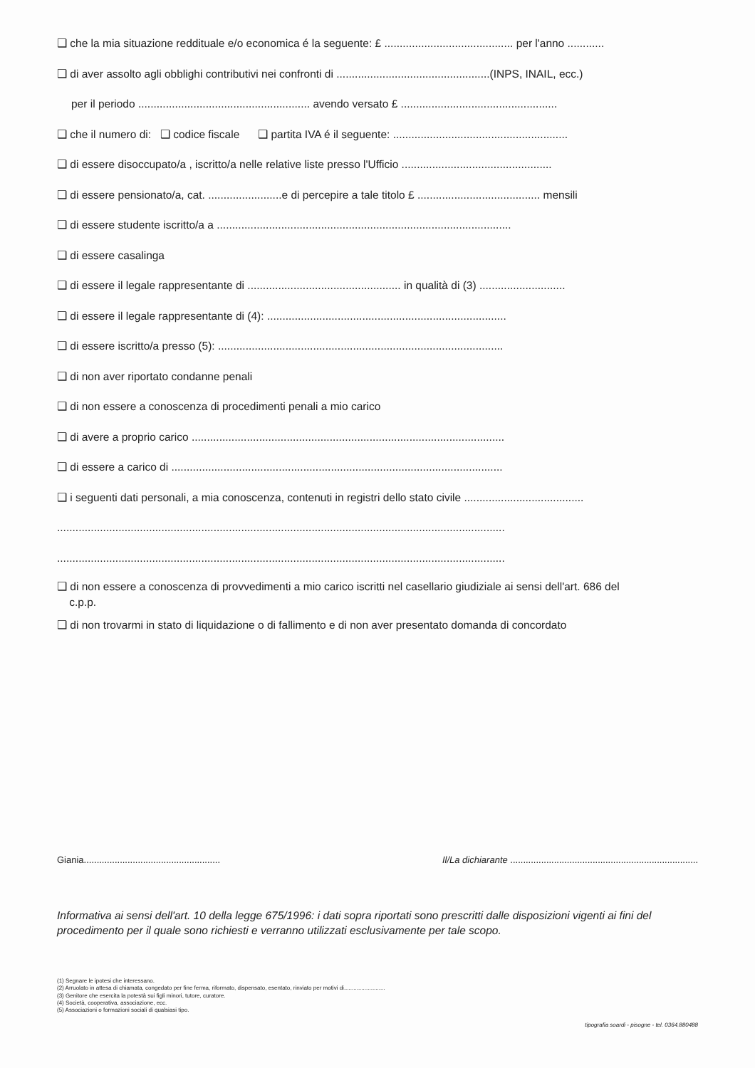❑ che la mia situazione reddituale e/o economica é la seguente: £ .......................................... per l'anno ............
❑ di aver assolto agli obblighi contributivi nei confronti di ..................................................(INPS, INAIL, ecc.)
per il periodo ........................................................ avendo versato £ ...................................................
❑ che il numero di: ❑ codice fiscale ❑ partita IVA é il seguente: .........................................................
❑ di essere disoccupato/a , iscritto/a nelle relative liste presso l'Ufficio .................................................
❑ di essere pensionato/a, cat. ........................e di percepire a tale titolo £ ........................................ mensili
❑ di essere studente iscritto/a a ................................................................................................
❑ di essere casalinga
❑ di essere il legale rappresentante di .................................................. in qualità di (3) ............................
❑ di essere il legale rappresentante di (4): ..............................................................................
❑ di essere iscritto/a presso (5): .............................................................................................
❑ di non aver riportato condanne penali
❑ di non essere a conoscenza di procedimenti penali a mio carico
❑ di avere a proprio carico ......................................................................................................
❑ di essere a carico di ............................................................................................................
❑ i seguenti dati personali, a mia conoscenza, contenuti in registri dello stato civile .......................................
..................................................................................................................................................
..................................................................................................................................................
❑ di non essere a conoscenza di provvedimenti a mio carico iscritti nel casellario giudiziale ai sensi dell'art. 686 del
c.p.p.
❑ di non trovarmi in stato di liquidazione o di fallimento e di non aver presentato domanda di concordato
Giania..................................................... Il/La dichiarante .........................................................................
Informativa ai sensi dell'art. 10 della legge 675/1996: i dati sopra riportati sono prescritti dalle disposizioni vigenti ai fini del procedimento per il quale sono richiesti e verranno utilizzati esclusivamente per tale scopo.
(1) Segnare le ipotesi che interessano.
(2) Arruolato in attesa di chiamata, congedato per fine ferma, riformato, dispensato, esentato, rinviato per motivi di..........................
(3) Genitore che esercita la potestà sui figli minori, tutore, curatore.
(4) Società, cooperativa, associazione, ecc.
(5) Associazioni o formazioni sociali di qualsiasi tipo.
tipografia soardi - pisogne - tel. 0364.880488